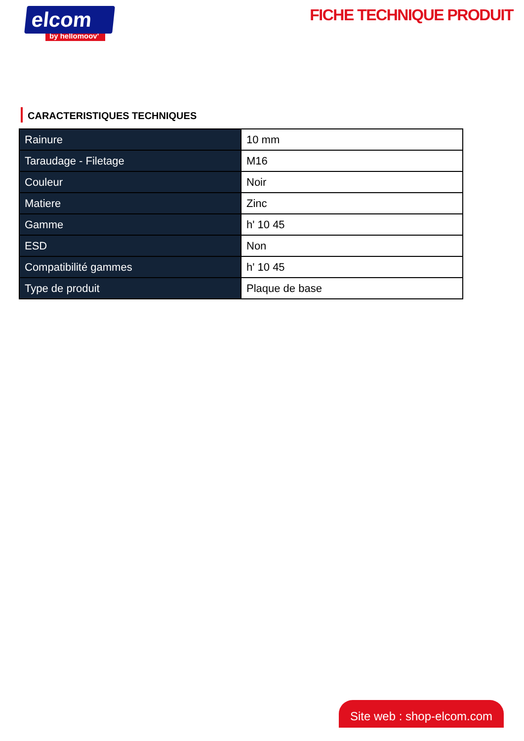elcom
by hellomoov'
FICHE TECHNIQUE PRODUIT
CARACTERISTIQUES TECHNIQUES
| Rainure | 10 mm |
| Taraudage - Filetage | M16 |
| Couleur | Noir |
| Matiere | Zinc |
| Gamme | h' 10 45 |
| ESD | Non |
| Compatibilité gammes | h' 10 45 |
| Type de produit | Plaque de base |
Site web : shop-elcom.com